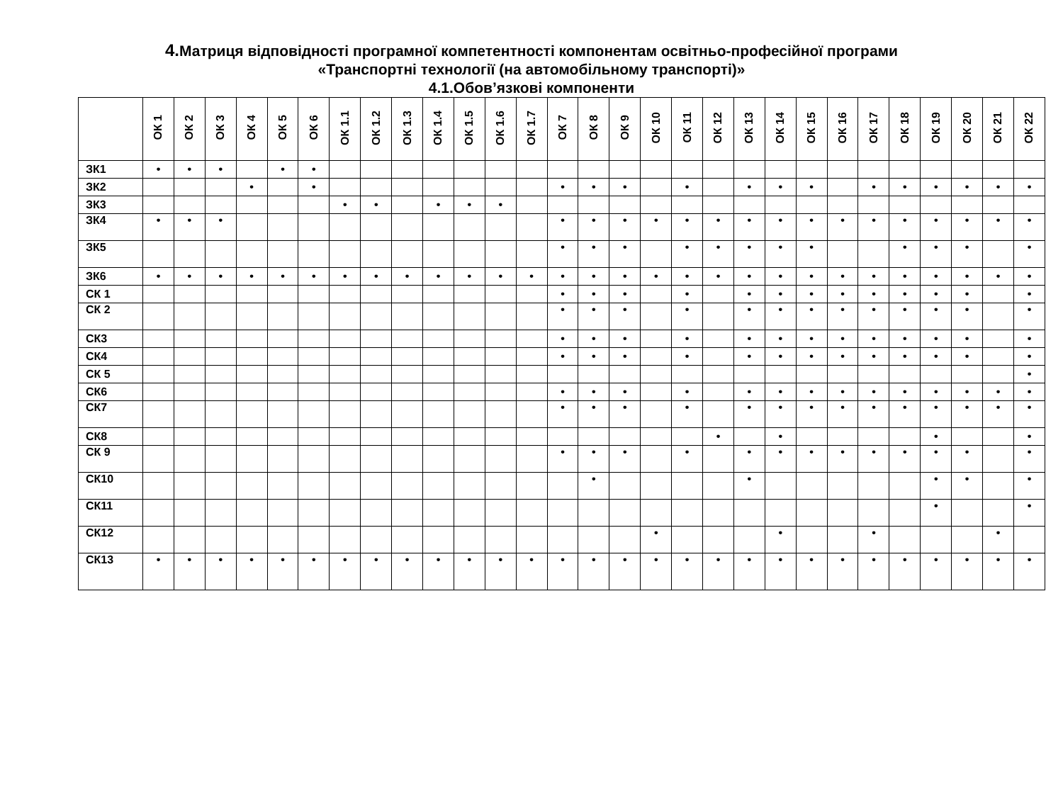4. Матриця відповідності програмної компетентності компонентам освітньо-професійної програми
«Транспортні технології (на автомобільному транспорті)»
4.1.Обов’язкові компоненти
| | ОК 1 | ОК 2 | ОК 3 | ОК 4 | ОК 5 | ОК 6 | ОК 1.1 | ОК 1.2 | ОК 1.3 | ОК 1.4 | ОК 1.5 | ОК 1.6 | ОК 1.7 | ОК 7 | ОК 8 | ОК 9 | ОК 10 | ОК 11 | ОК 12 | ОК 13 | ОК 14 | ОК 15 | ОК 16 | ОК 17 | ОК 18 | ОК 19 | ОК 20 | ОК 21 | ОК 22 |
| --- | --- | --- | --- | --- | --- | --- | --- | --- | --- | --- | --- | --- | --- | --- | --- | --- | --- | --- | --- | --- | --- | --- | --- | --- | --- | --- | --- | --- | --- |
| ЗК1 | • | • | • | | • | • | | | | | | | | | | | | | | | | | | | | | | | |
| ЗК2 | | | | • | | • | | | | | | | | • | • | • | | • | | • | • | • | | • | • | • | • | • | • |
| ЗК3 | | | | | | | • | • | | • | • | • | | | | | | | | | | | | | | | | | |
| ЗК4 | • | • | • | | | | | | | | | | | • | • | • | • | • | • | • | • | • | • | • | • | • | • | • | • |
| ЗК5 | | | | | | | | | | | | | | • | • | • | | • | • | • | • | • | | | • | • | • | | • |
| ЗК6 | • | • | • | • | • | • | • | • | • | • | • | • | • | • | • | • | • | • | • | • | • | • | • | • | • | • | • | • | • |
| СК 1 | | | | | | | | | | | | | | • | • | • | | • | | • | • | • | • | • | • | • | • | | • |
| СК 2 | | | | | | | | | | | | | | • | • | • | | • | | • | • | • | • | • | • | • | • | | • |
| СК3 | | | | | | | | | | | | | | • | • | • | | • | | • | • | • | • | • | • | • | • | | • |
| СК4 | | | | | | | | | | | | | | • | • | • | | • | | • | • | • | • | • | • | • | • | | • |
| СК 5 | | | | | | | | | | | | | | | | | | | | | | | | | | | | | • |
| СК6 | | | | | | | | | | | | | | • | • | • | | • | | • | • | • | • | • | • | • | • | • | • |
| СК7 | | | | | | | | | | | | | | • | • | • | | • | | • | • | • | • | • | • | • | • | • | • |
| СК8 | | | | | | | | | | | | | | | | | | | • | | • | | | | | • | | | • |
| СК 9 | | | | | | | | | | | | | | • | • | • | | • | | • | • | • | • | • | • | • | • | | • |
| СК10 | | | | | | | | | | | | | | | • | | | | | • | | | | | | • | • | | • |
| СК11 | | | | | | | | | | | | | | | | | | | | | | | | | | • | | | • |
| СК12 | | | | | | | | | | | | | | | | | • | | | | • | | | • | | | | • | |
| СК13 | • | • | • | • | • | • | • | • | • | • | • | • | • | • | • | • | • | • | • | • | • | • | • | • | • | • | • | • | • |